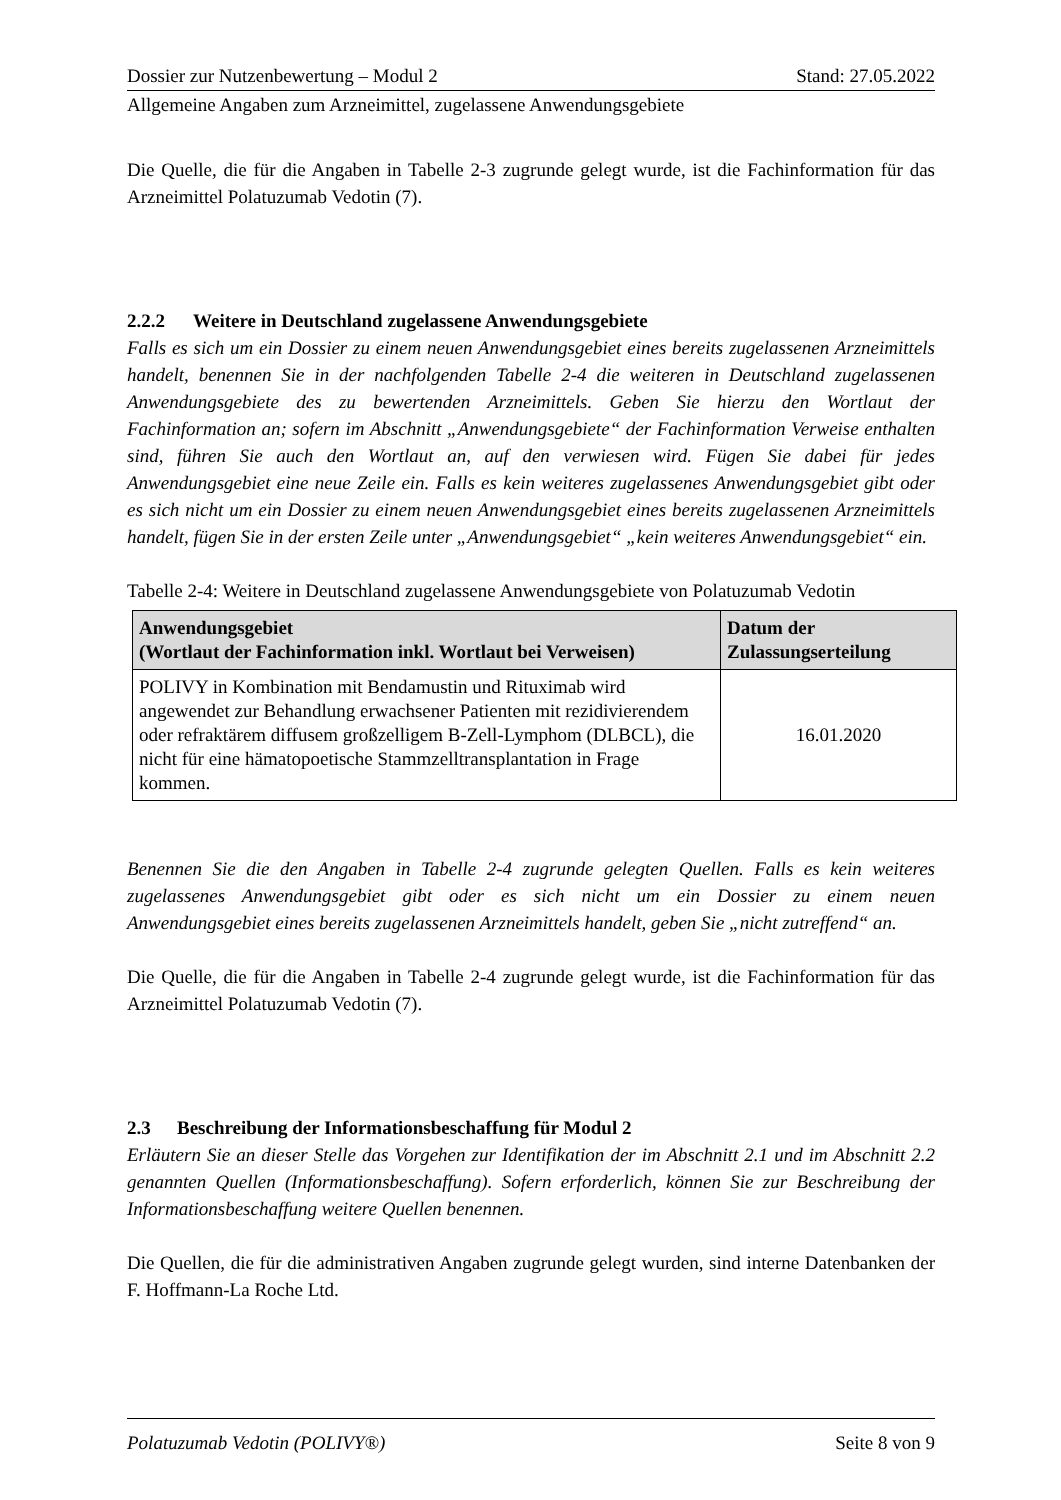Dossier zur Nutzenbewertung – Modul 2 Stand: 27.05.2022
Allgemeine Angaben zum Arzneimittel, zugelassene Anwendungsgebiete
Die Quelle, die für die Angaben in Tabelle 2-3 zugrunde gelegt wurde, ist die Fachinformation für das Arzneimittel Polatuzumab Vedotin (7).
2.2.2 Weitere in Deutschland zugelassene Anwendungsgebiete
Falls es sich um ein Dossier zu einem neuen Anwendungsgebiet eines bereits zugelassenen Arzneimittels handelt, benennen Sie in der nachfolgenden Tabelle 2-4 die weiteren in Deutschland zugelassenen Anwendungsgebiete des zu bewertenden Arzneimittels. Geben Sie hierzu den Wortlaut der Fachinformation an; sofern im Abschnitt „Anwendungsgebiete“ der Fachinformation Verweise enthalten sind, führen Sie auch den Wortlaut an, auf den verwiesen wird. Fügen Sie dabei für jedes Anwendungsgebiet eine neue Zeile ein. Falls es kein weiteres zugelassenes Anwendungsgebiet gibt oder es sich nicht um ein Dossier zu einem neuen Anwendungsgebiet eines bereits zugelassenen Arzneimittels handelt, fügen Sie in der ersten Zeile unter „Anwendungsgebiet“ „kein weiteres Anwendungsgebiet“ ein.
Tabelle 2-4: Weitere in Deutschland zugelassene Anwendungsgebiete von Polatuzumab Vedotin
| Anwendungsgebiet (Wortlaut der Fachinformation inkl. Wortlaut bei Verweisen) | Datum der Zulassungserteilung |
| --- | --- |
| POLIVY in Kombination mit Bendamustin und Rituximab wird angewendet zur Behandlung erwachsener Patienten mit rezidivierendem oder refraktärem diffusem großzelligem B-Zell-Lymphom (DLBCL), die nicht für eine hämatopoetische Stammzelltransplantation in Frage kommen. | 16.01.2020 |
Benennen Sie die den Angaben in Tabelle 2-4 zugrunde gelegten Quellen. Falls es kein weiteres zugelassenes Anwendungsgebiet gibt oder es sich nicht um ein Dossier zu einem neuen Anwendungsgebiet eines bereits zugelassenen Arzneimittels handelt, geben Sie „nicht zutreffend“ an.
Die Quelle, die für die Angaben in Tabelle 2-4 zugrunde gelegt wurde, ist die Fachinformation für das Arzneimittel Polatuzumab Vedotin (7).
2.3 Beschreibung der Informationsbeschaffung für Modul 2
Erläutern Sie an dieser Stelle das Vorgehen zur Identifikation der im Abschnitt 2.1 und im Abschnitt 2.2 genannten Quellen (Informationsbeschaffung). Sofern erforderlich, können Sie zur Beschreibung der Informationsbeschaffung weitere Quellen benennen.
Die Quellen, die für die administrativen Angaben zugrunde gelegt wurden, sind interne Datenbanken der F. Hoffmann-La Roche Ltd.
Polatuzumab Vedotin (POLIVY®) Seite 8 von 9